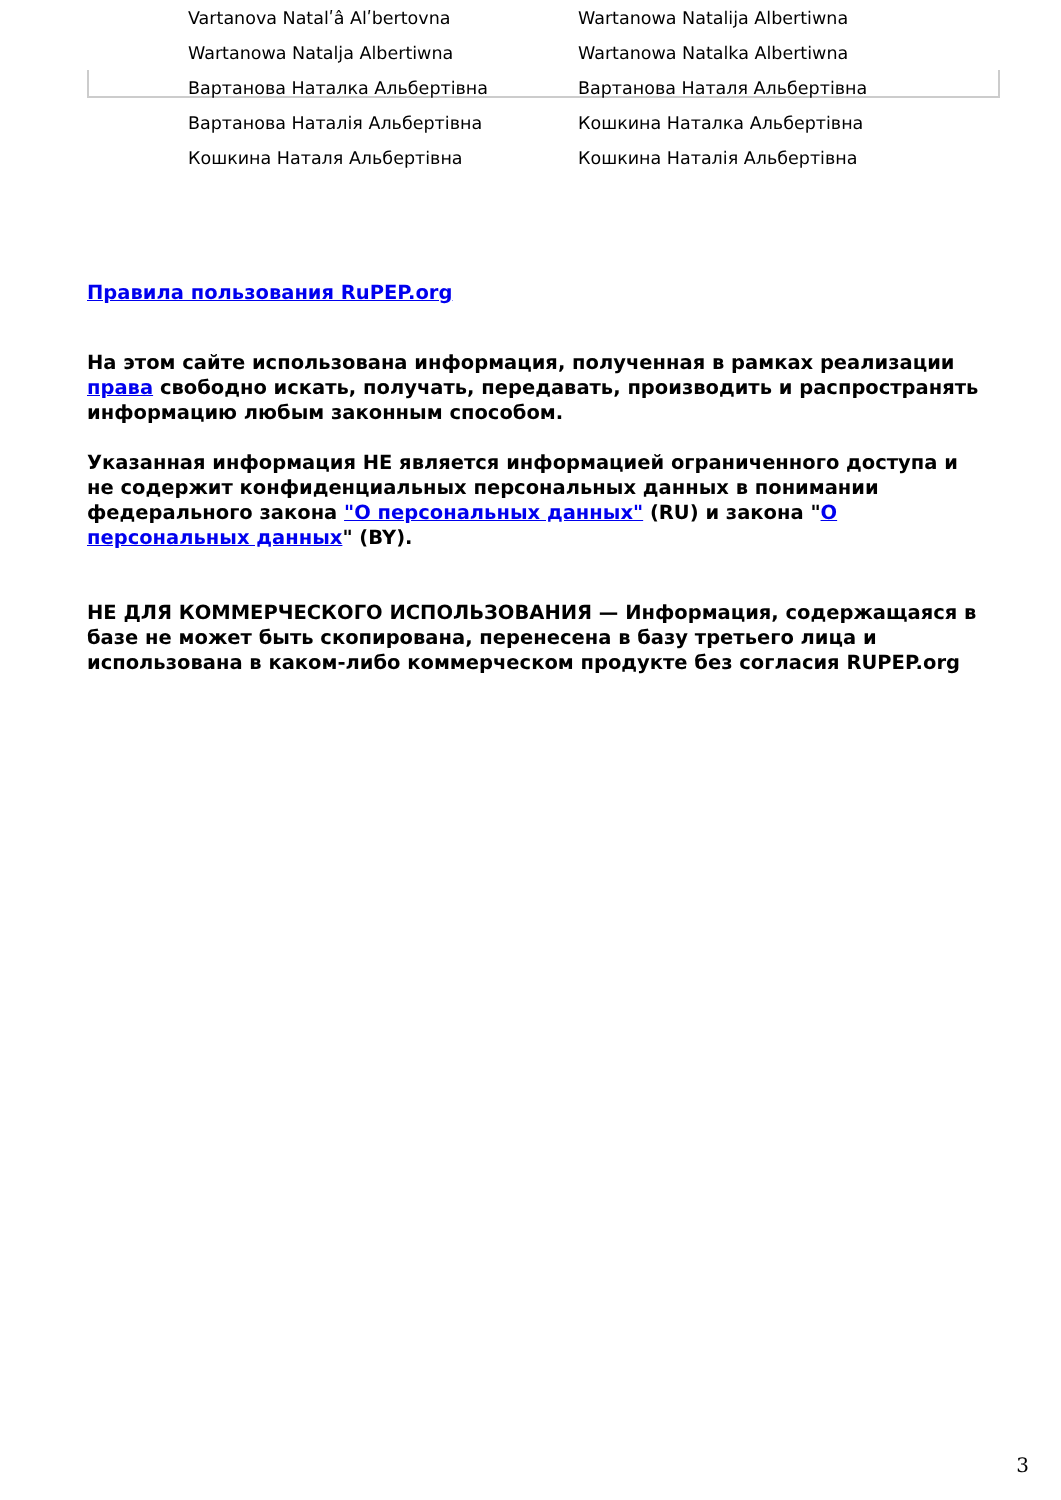| Vartanova Natalʹâ Alʹbertovna | Wartanowa Natalija Albertiwna |
| Wartanowa Natalja Albertiwna | Wartanowa Natalka Albertiwna |
| Вартанова Наталка Альбертівна | Вартанова Наталя Альбертівна |
| Вартанова Наталія Альбертівна | Кошкина Наталка Альбертівна |
| Кошкина Наталя Альбертівна | Кошкина Наталія Альбертівна |
Правила пользования RuPEP.org
На этом сайте использована информация, полученная в рамках реализации права свободно искать, получать, передавать, производить и распространять информацию любым законным способом.
Указанная информация НЕ является информацией ограниченного доступа и не содержит конфиденциальных персональных данных в понимании федерального закона "О персональных данных" (RU) и закона "О персональных данных" (BY).
НЕ ДЛЯ КОММЕРЧЕСКОГО ИСПОЛЬЗОВАНИЯ — Информация, содержащаяся в базе не может быть скопирована, перенесена в базу третьего лица и использована в каком-либо коммерческом продукте без согласия RUPEP.org
3